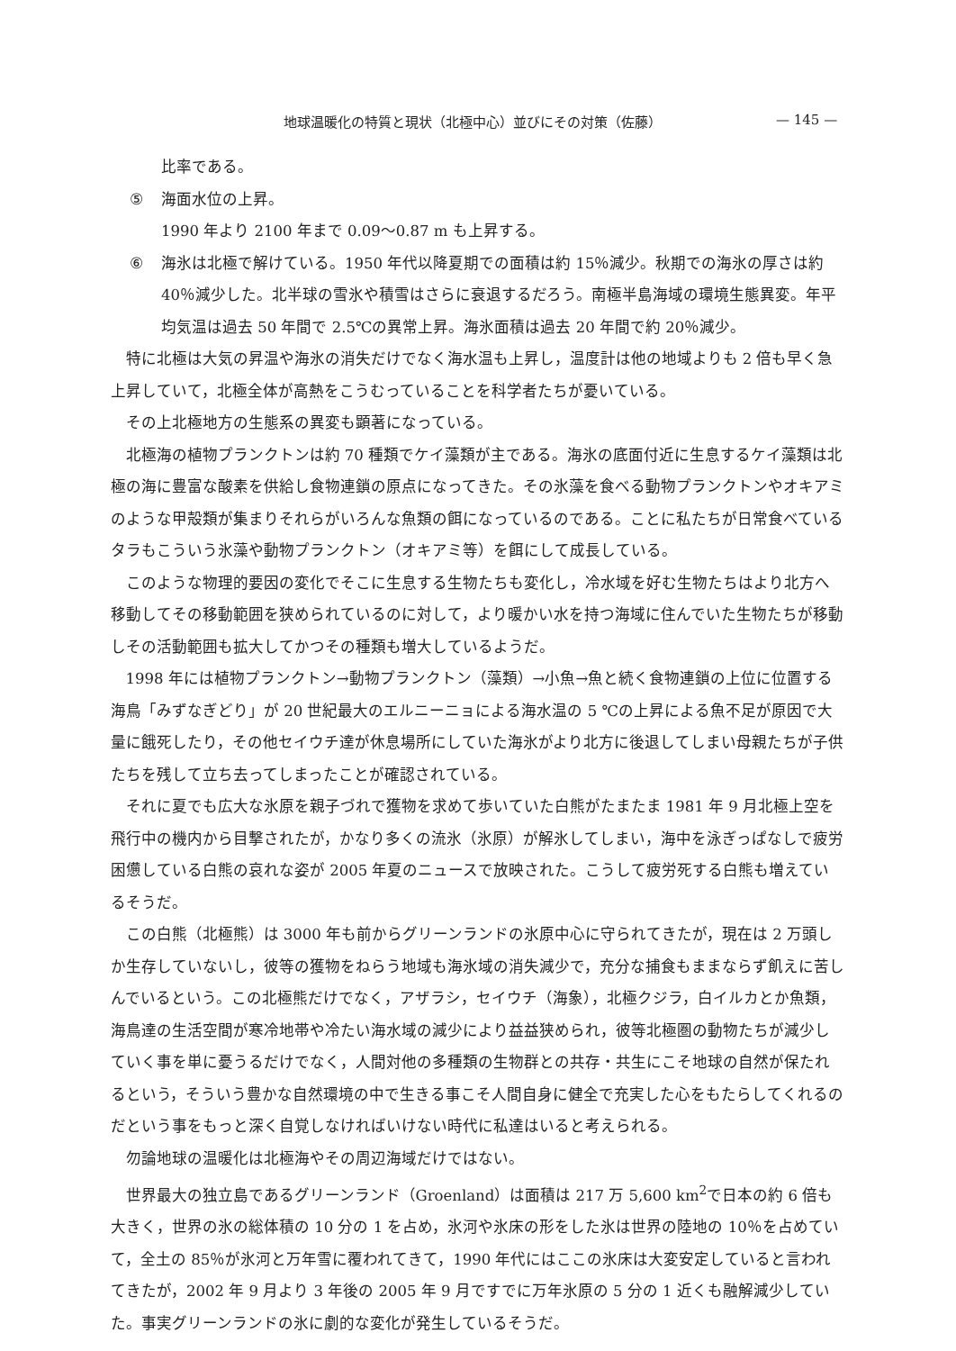地球温暖化の特質と現状（北極中心）並びにその対策（佐藤） — 145 —
比率である。
⑤ 海面水位の上昇。
1990 年より 2100 年まで 0.09〜0.87 m も上昇する。
⑥ 海氷は北極で解けている。1950 年代以降夏期での面積は約 15％減少。秋期での海氷の厚さは約 40％減少した。北半球の雪氷や積雪はさらに衰退するだろう。南極半島海域の環境生態異変。年平均気温は過去 50 年間で 2.5℃の異常上昇。海氷面積は過去 20 年間で約 20％減少。
特に北極は大気の昇温や海氷の消失だけでなく海水温も上昇し，温度計は他の地域よりも 2 倍も早く急上昇していて，北極全体が高熱をこうむっていることを科学者たちが憂いている。
その上北極地方の生態系の異変も顕著になっている。
北極海の植物プランクトンは約 70 種類でケイ藻類が主である。海氷の底面付近に生息するケイ藻類は北極の海に豊富な酸素を供給し食物連鎖の原点になってきた。その氷藻を食べる動物プランクトンやオキアミのような甲殻類が集まりそれらがいろんな魚類の餌になっているのである。ことに私たちが日常食べているタラもこういう氷藻や動物プランクトン（オキアミ等）を餌にして成長している。
このような物理的要因の変化でそこに生息する生物たちも変化し，冷水域を好む生物たちはより北方へ移動してその移動範囲を狭められているのに対して，より暖かい水を持つ海域に住んでいた生物たちが移動しその活動範囲も拡大してかつその種類も増大しているようだ。
1998 年には植物プランクトン→動物プランクトン（藻類）→小魚→魚と続く食物連鎖の上位に位置する海鳥「みずなぎどり」が 20 世紀最大のエルニーニョによる海水温の 5 ℃の上昇による魚不足が原因で大量に餓死したり，その他セイウチ達が休息場所にしていた海氷がより北方に後退してしまい母親たちが子供たちを残して立ち去ってしまったことが確認されている。
それに夏でも広大な氷原を親子づれで獲物を求めて歩いていた白熊がたまたま 1981 年 9 月北極上空を飛行中の機内から目撃されたが，かなり多くの流氷（氷原）が解氷してしまい，海中を泳ぎっぱなしで疲労困憊している白熊の哀れな姿が 2005 年夏のニュースで放映された。こうして疲労死する白熊も増えているそうだ。
この白熊（北極熊）は 3000 年も前からグリーンランドの氷原中心に守られてきたが，現在は 2 万頭しか生存していないし，彼等の獲物をねらう地域も海氷域の消失減少で，充分な捕食もままならず飢えに苦しんでいるという。この北極熊だけでなく，アザラシ，セイウチ（海象），北極クジラ，白イルカとか魚類，海鳥達の生活空間が寒冷地帯や冷たい海水域の減少により益益狭められ，彼等北極圏の動物たちが減少していく事を単に憂うるだけでなく，人間対他の多種類の生物群との共存・共生にこそ地球の自然が保たれるという，そういう豊かな自然環境の中で生きる事こそ人間自身に健全で充実した心をもたらしてくれるのだという事をもっと深く自覚しなければいけない時代に私達はいると考えられる。
勿論地球の温暖化は北極海やその周辺海域だけではない。
世界最大の独立島であるグリーンランド（Groenland）は面積は 217 万 5,600 km<sup>2</sup>で日本の約 6 倍も大きく，世界の氷の総体積の 10 分の 1 を占め，氷河や氷床の形をした氷は世界の陸地の 10％を占めていて，全土の 85％が氷河と万年雪に覆われてきて，1990 年代にはここの氷床は大変安定していると言われてきたが，2002 年 9 月より 3 年後の 2005 年 9 月ですでに万年氷原の 5 分の 1 近くも融解減少していた。事実グリーンランドの氷に劇的な変化が発生しているそうだ。